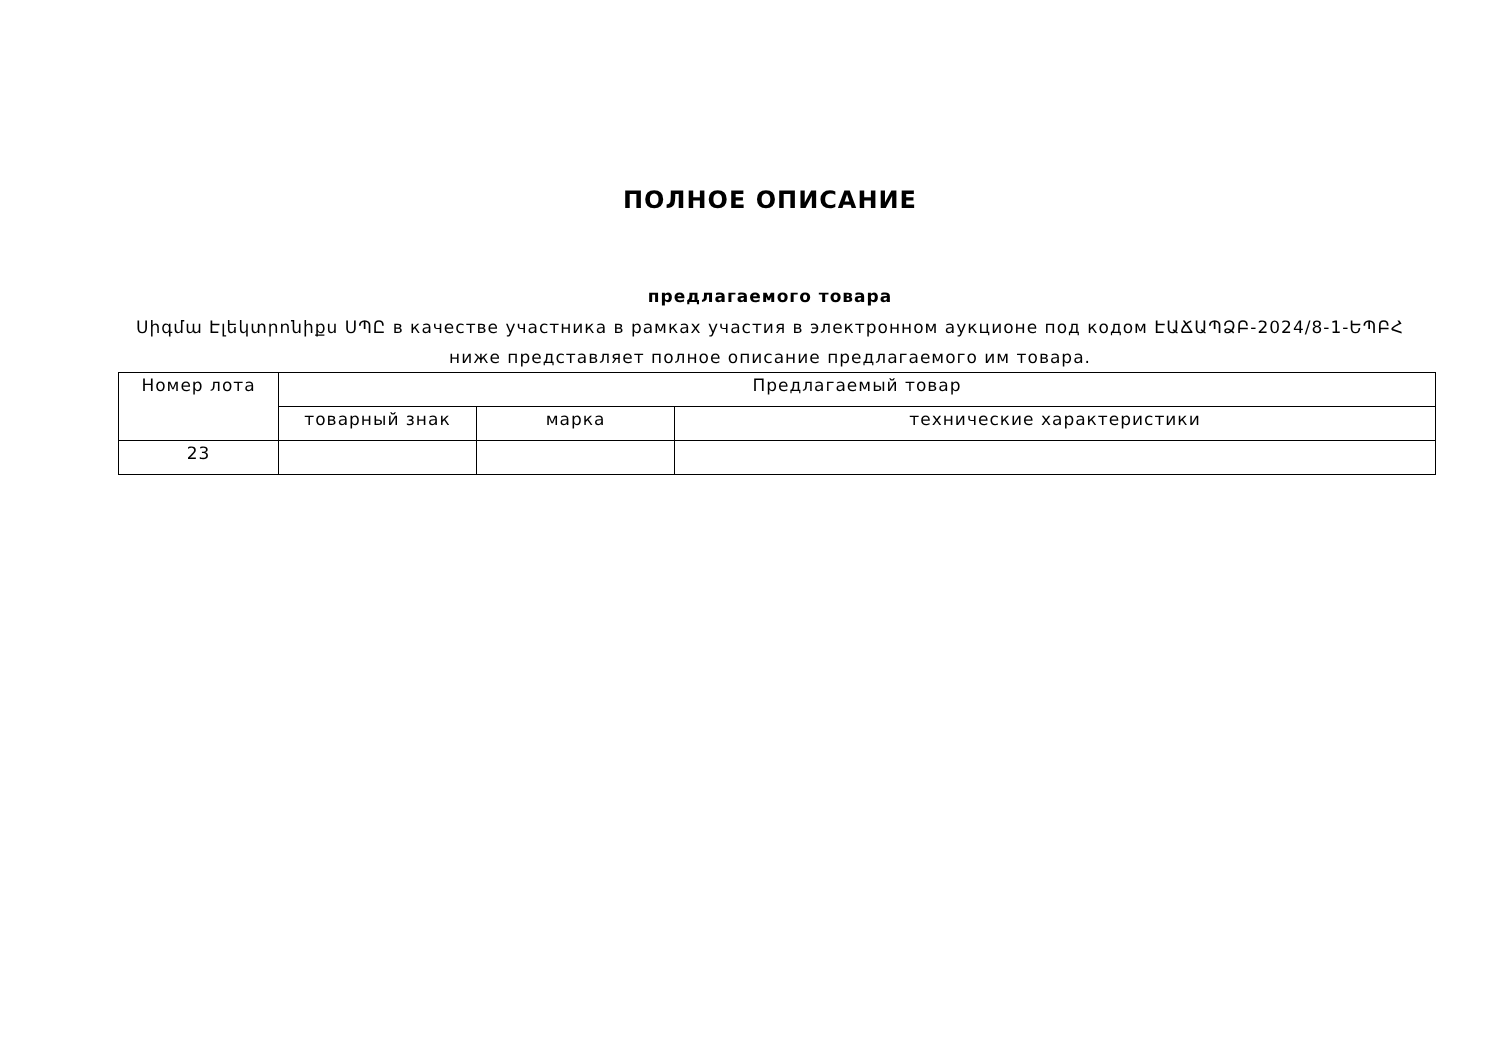ПОЛНОЕ ОПИСАНИЕ
предлагаемого товара
Սիգմա Էլեկտրոնիքս ՍՊԸ в качестве участника в рамках участия в электронном аукционе под кодом ԷԱՃԱՊՁԲ-2024/8-1-ԵՊԲՀ
ниже представляет полное описание предлагаемого им товара.
| Номер лота | Предлагаемый товар | | |
| --- | --- | --- | --- |
| | товарный знак | марка | технические характеристики |
| 23 | | | |